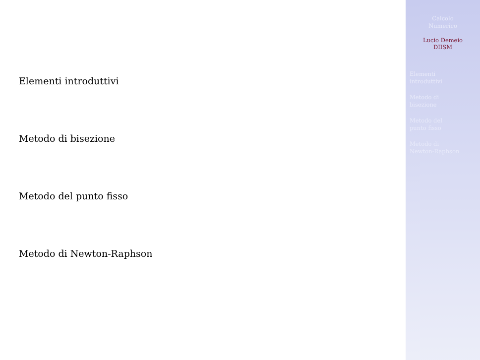Elementi introduttivi
Metodo di bisezione
Metodo del punto fisso
Metodo di Newton-Raphson
Calcolo
Numerico
Lucio Demeio
DIISM
Elementi
introduttivi
Metodo di
bisezione
Metodo del
punto fisso
Metodo di
Newton-Raphson